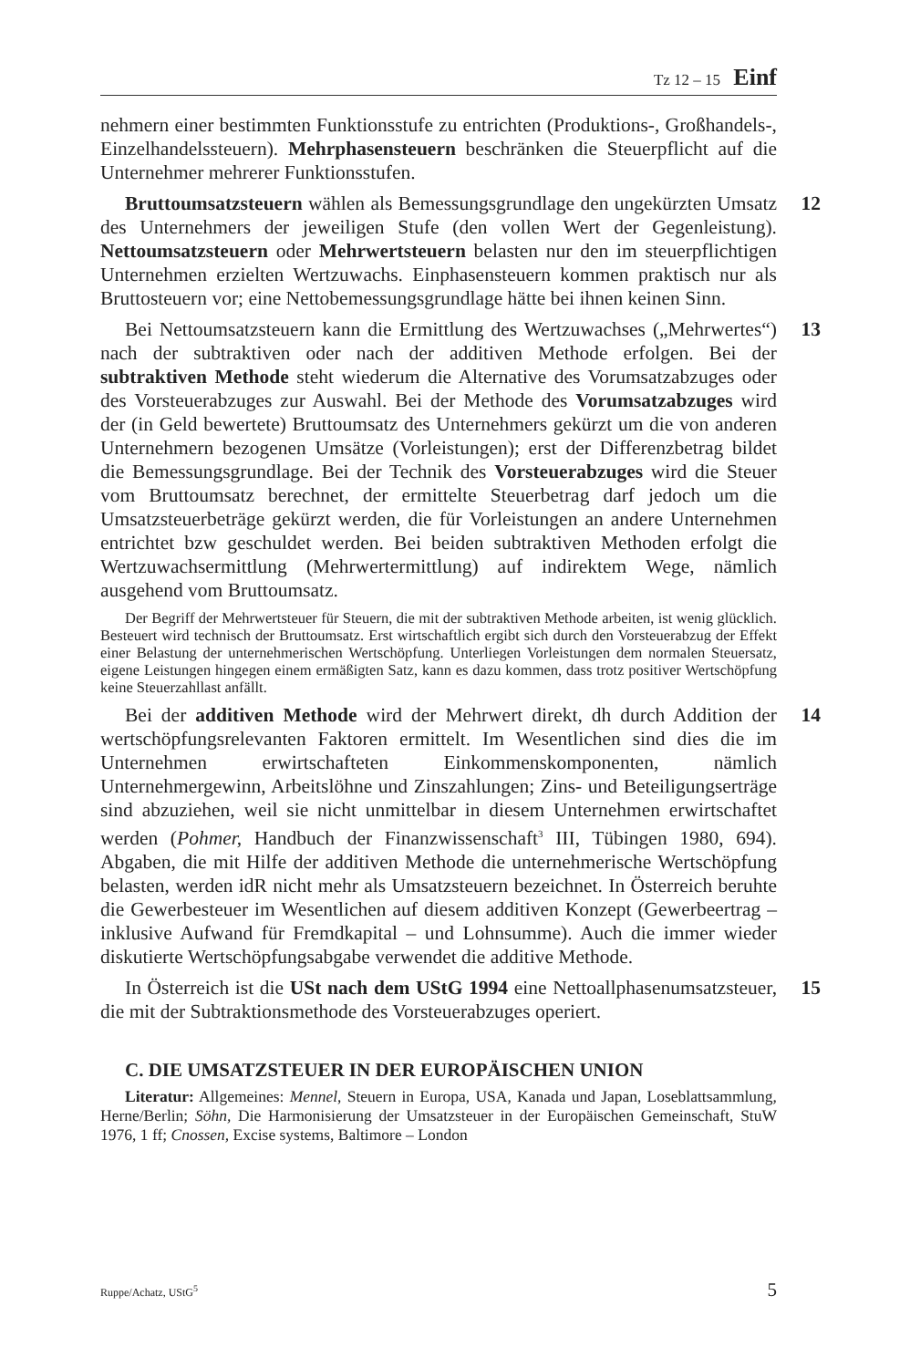Tz 12 – 15 Einf
nehmern einer bestimmten Funktionsstufe zu entrichten (Produktions-, Großhandels-, Einzelhandelssteuern). Mehrphasensteuern beschränken die Steuerpflicht auf die Unternehmer mehrerer Funktionsstufen.
12 Bruttoumsatzsteuern wählen als Bemessungsgrundlage den ungekürzten Umsatz des Unternehmers der jeweiligen Stufe (den vollen Wert der Gegenleistung). Nettoumsatzsteuern oder Mehrwertsteuern belasten nur den im steuerpflichtigen Unternehmen erzielten Wertzuwachs. Einphasensteuern kommen praktisch nur als Bruttosteuern vor; eine Nettobemessungsgrundlage hätte bei ihnen keinen Sinn.
13 Bei Nettoumsatzsteuern kann die Ermittlung des Wertzuwachses („Mehrwertes“) nach der subtraktiven oder nach der additiven Methode erfolgen. Bei der subtraktiven Methode steht wiederum die Alternative des Vorumsatzabzuges oder des Vorsteuerabzuges zur Auswahl. Bei der Methode des Vorumsatzabzuges wird der (in Geld bewertete) Bruttoumsatz des Unternehmers gekürzt um die von anderen Unternehmern bezogenen Umsätze (Vorleistungen); erst der Differenzbetrag bildet die Bemessungsgrundlage. Bei der Technik des Vorsteuerabzuges wird die Steuer vom Bruttoumsatz berechnet, der ermittelte Steuerbetrag darf jedoch um die Umsatzsteuerbeträge gekürzt werden, die für Vorleistungen an andere Unternehmen entrichtet bzw geschuldet werden. Bei beiden subtraktiven Methoden erfolgt die Wertzuwachsermittlung (Mehrwertermittlung) auf indirektem Wege, nämlich ausgehend vom Bruttoumsatz.
Der Begriff der Mehrwertsteuer für Steuern, die mit der subtraktiven Methode arbeiten, ist wenig glücklich. Besteuert wird technisch der Bruttoumsatz. Erst wirtschaftlich ergibt sich durch den Vorsteuerabzug der Effekt einer Belastung der unternehmerischen Wertschöpfung. Unterliegen Vorleistungen dem normalen Steuersatz, eigene Leistungen hingegen einem ermäßigten Satz, kann es dazu kommen, dass trotz positiver Wertschöpfung keine Steuerzahllast anfällt.
14 Bei der additiven Methode wird der Mehrwert direkt, dh durch Addition der wertschöpfungsrelevanten Faktoren ermittelt. Im Wesentlichen sind dies die im Unternehmen erwirtschafteten Einkommenskomponenten, nämlich Unternehmergewinn, Arbeitslöhne und Zinszahlungen; Zins- und Beteiligungserträge sind abzuziehen, weil sie nicht unmittelbar in diesem Unternehmen erwirtschaftet werden (Pohmer, Handbuch der Finanzwissenschaft<sup>3</sup> III, Tübingen 1980, 694). Abgaben, die mit Hilfe der additiven Methode die unternehmerische Wertschöpfung belasten, werden idR nicht mehr als Umsatzsteuern bezeichnet. In Österreich beruhte die Gewerbesteuer im Wesentlichen auf diesem additiven Konzept (Gewerbeertrag – inklusive Aufwand für Fremdkapital – und Lohnsumme). Auch die immer wieder diskutierte Wertschöpfungsabgabe verwendet die additive Methode.
15 In Österreich ist die USt nach dem UStG 1994 eine Nettoallphasenumsatzsteuer, die mit der Subtraktionsmethode des Vorsteuerabzuges operiert.
C. DIE UMSATZSTEUER IN DER EUROPÄISCHEN UNION
Literatur: Allgemeines: Mennel, Steuern in Europa, USA, Kanada und Japan, Loseblattsammlung, Herne/Berlin; Söhn, Die Harmonisierung der Umsatzsteuer in der Europäischen Gemeinschaft, StuW 1976, 1 ff; Cnossen, Excise systems, Baltimore – London
Ruppe/Achatz, UStG<sup>5</sup> 5